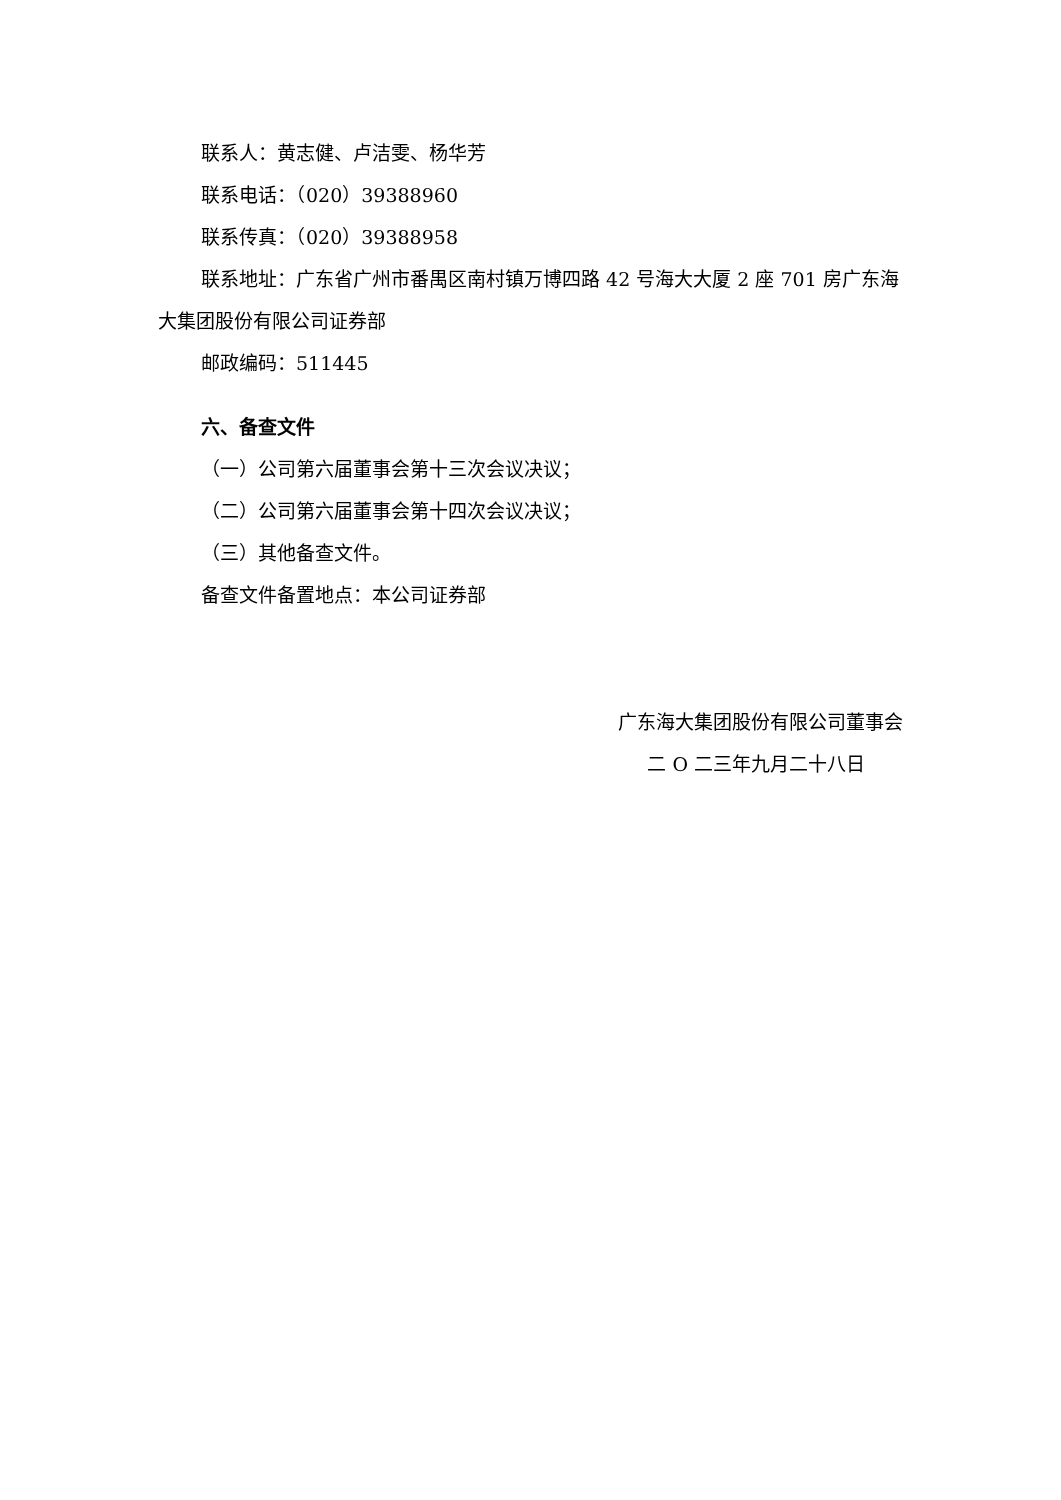联系人：黄志健、卢洁雯、杨华芳
联系电话：（020）39388960
联系传真：（020）39388958
联系地址：广东省广州市番禺区南村镇万博四路 42 号海大大厦 2 座 701 房广东海大集团股份有限公司证券部
邮政编码：511445
六、备查文件
（一）公司第六届董事会第十三次会议决议；
（二）公司第六届董事会第十四次会议决议；
（三）其他备查文件。
备查文件备置地点：本公司证券部
广东海大集团股份有限公司董事会
二 O 二三年九月二十八日